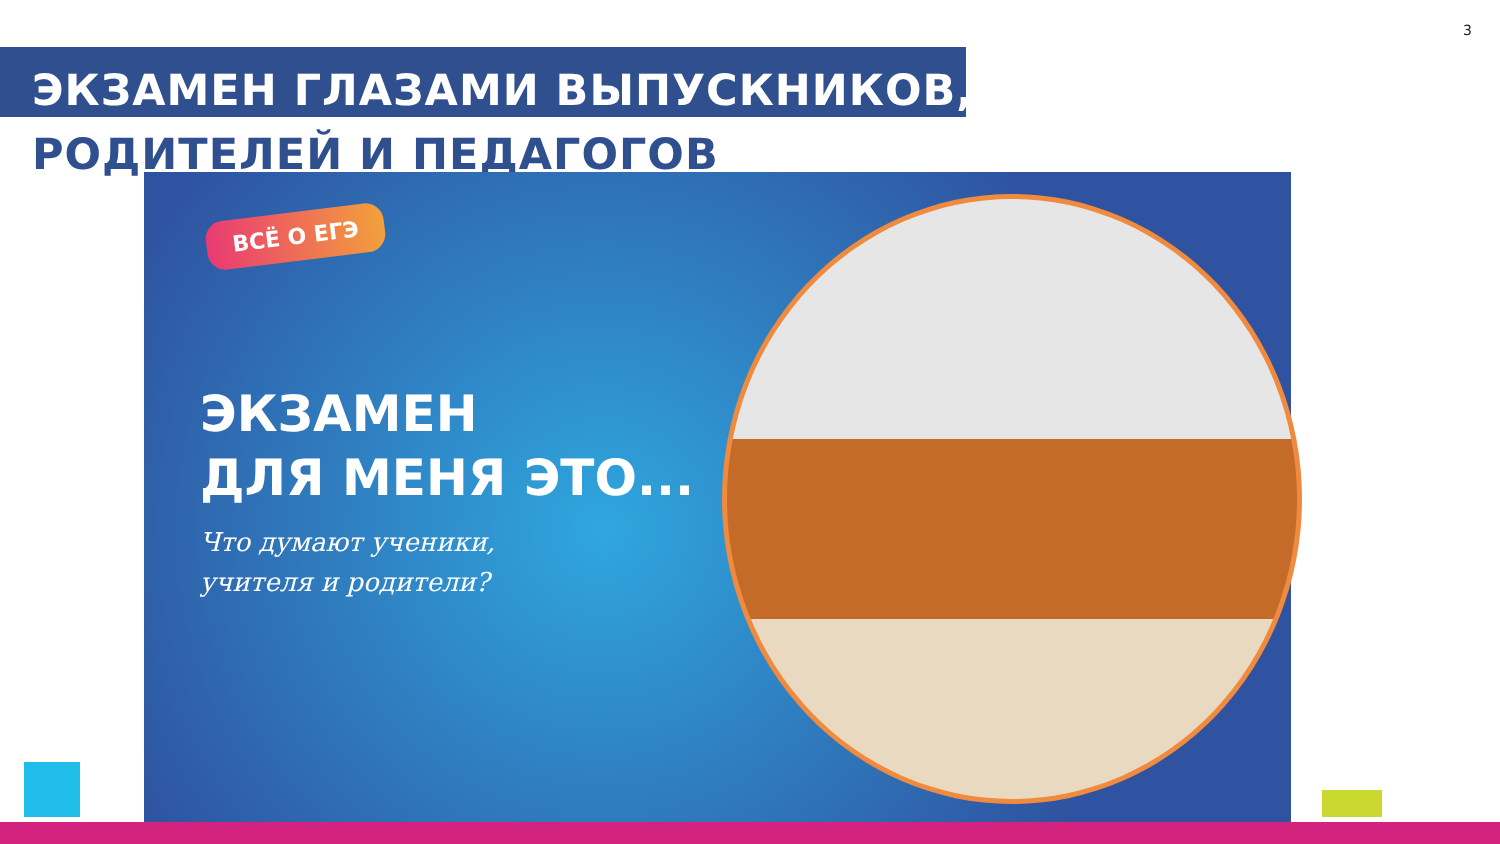3
ЭКЗАМЕН ГЛАЗАМИ ВЫПУСКНИКОВ,
РОДИТЕЛЕЙ И ПЕДАГОГОВ
ВСЁ О ЕГЭ
ЭКЗАМЕН
ДЛЯ МЕНЯ ЭТО...
Что думают ученики,
учителя и родители?